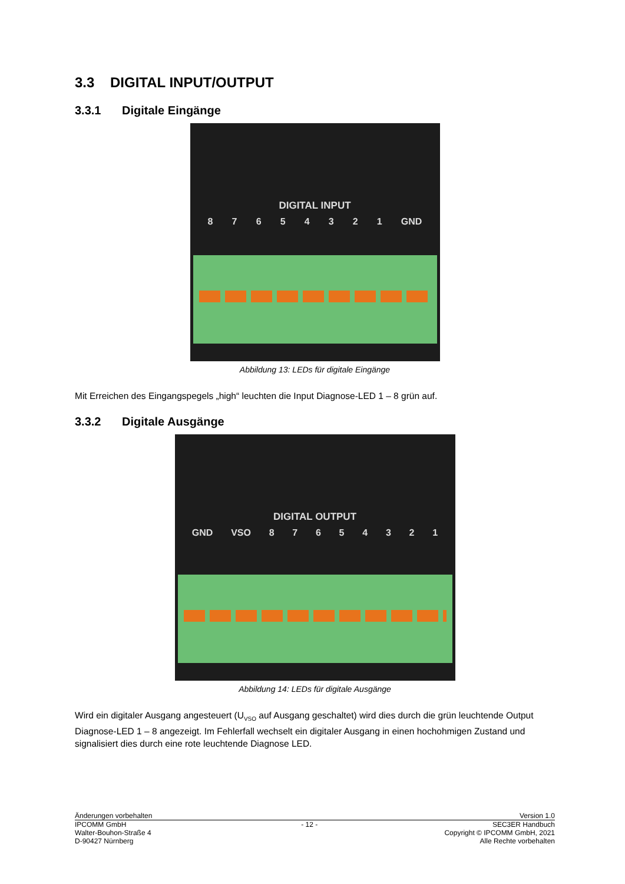3.3 DIGITAL INPUT/OUTPUT
3.3.1 Digitale Eingänge
DIGITAL INPUT
8 7 6 5 4 3 2 1 GND
Abbildung 13: LEDs für digitale Eingänge
Mit Erreichen des Eingangspegels „high“ leuchten die Input Diagnose-LED 1 – 8 grün auf.
3.3.2 Digitale Ausgänge
DIGITAL OUTPUT
GND VSO 8 7 6 5 4 3 2 1
Abbildung 14: LEDs für digitale Ausgänge
Wird ein digitaler Ausgang angesteuert (U<sub>VSO</sub> auf Ausgang geschaltet) wird dies durch die grün leuchtende Output Diagnose-LED 1 – 8 angezeigt. Im Fehlerfall wechselt ein digitaler Ausgang in einen hochohmigen Zustand und signalisiert dies durch eine rote leuchtende Diagnose LED.
Änderungen vorbehalten Version 1.0
IPCOMM GmbH - 12 - SEC3ER Handbuch
Walter-Bouhon-Straße 4 Copyright © IPCOMM GmbH, 2021
D-90427 Nürnberg Alle Rechte vorbehalten